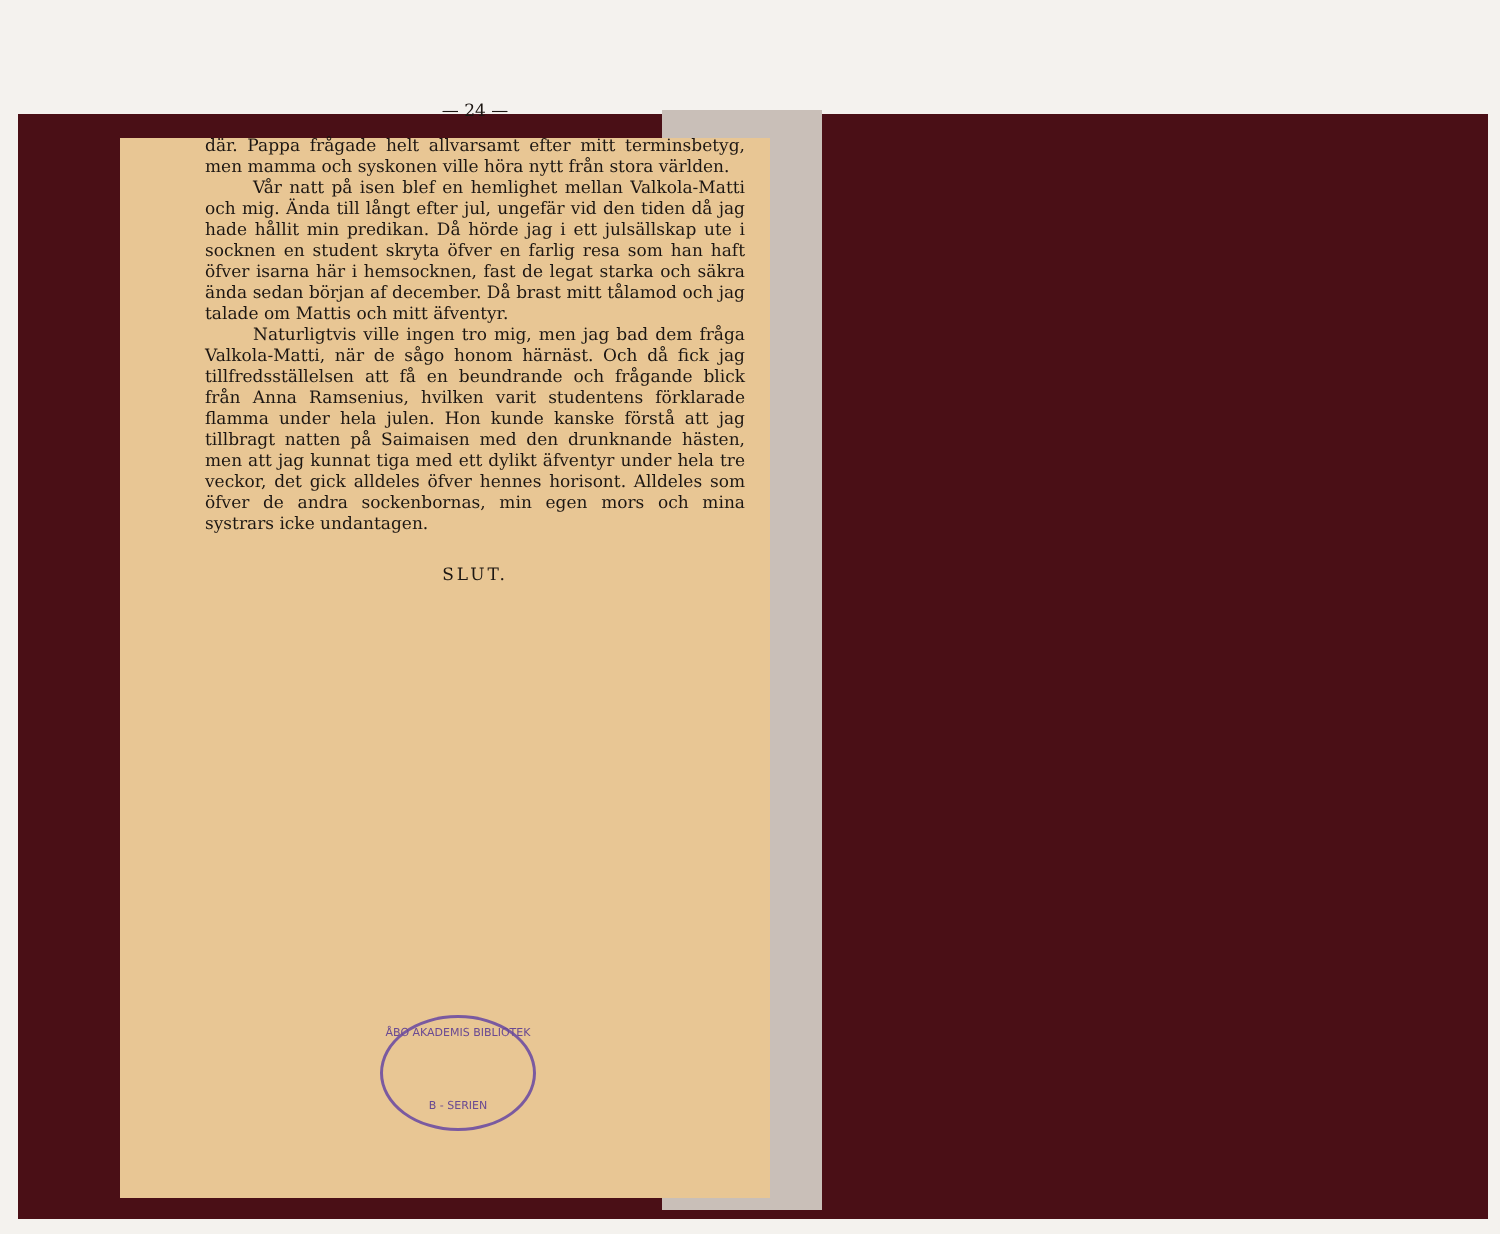— 24 —
där. Pappa frågade helt allvarsamt efter mitt terminsbetyg, men mamma och syskonen ville höra nytt från stora världen.
Vår natt på isen blef en hemlighet mellan Valkola-Matti och mig. Ända till långt efter jul, ungefär vid den tiden då jag hade hållit min predikan. Då hörde jag i ett julsällskap ute i socknen en student skryta öfver en farlig resa som han haft öfver isarna här i hemsocknen, fast de legat starka och säkra ända sedan början af december. Då brast mitt tålamod och jag talade om Mattis och mitt äfventyr.
Naturligtvis ville ingen tro mig, men jag bad dem fråga Valkola-Matti, när de sågo honom härnäst. Och då fick jag tillfredsställelsen att få en beundrande och frågande blick från Anna Ramsenius, hvilken varit studentens förklarade flamma under hela julen. Hon kunde kanske förstå att jag tillbragt natten på Saimaisen med den drunknande hästen, men att jag kunnat tiga med ett dylikt äfventyr under hela tre veckor, det gick alldeles öfver hennes horisont. Alldeles som öfver de andra sockenbornas, min egen mors och mina systrars icke undantagen.
SLUT.
ÅBO AKADEMIS BIBLIOTEK
B - SERIEN